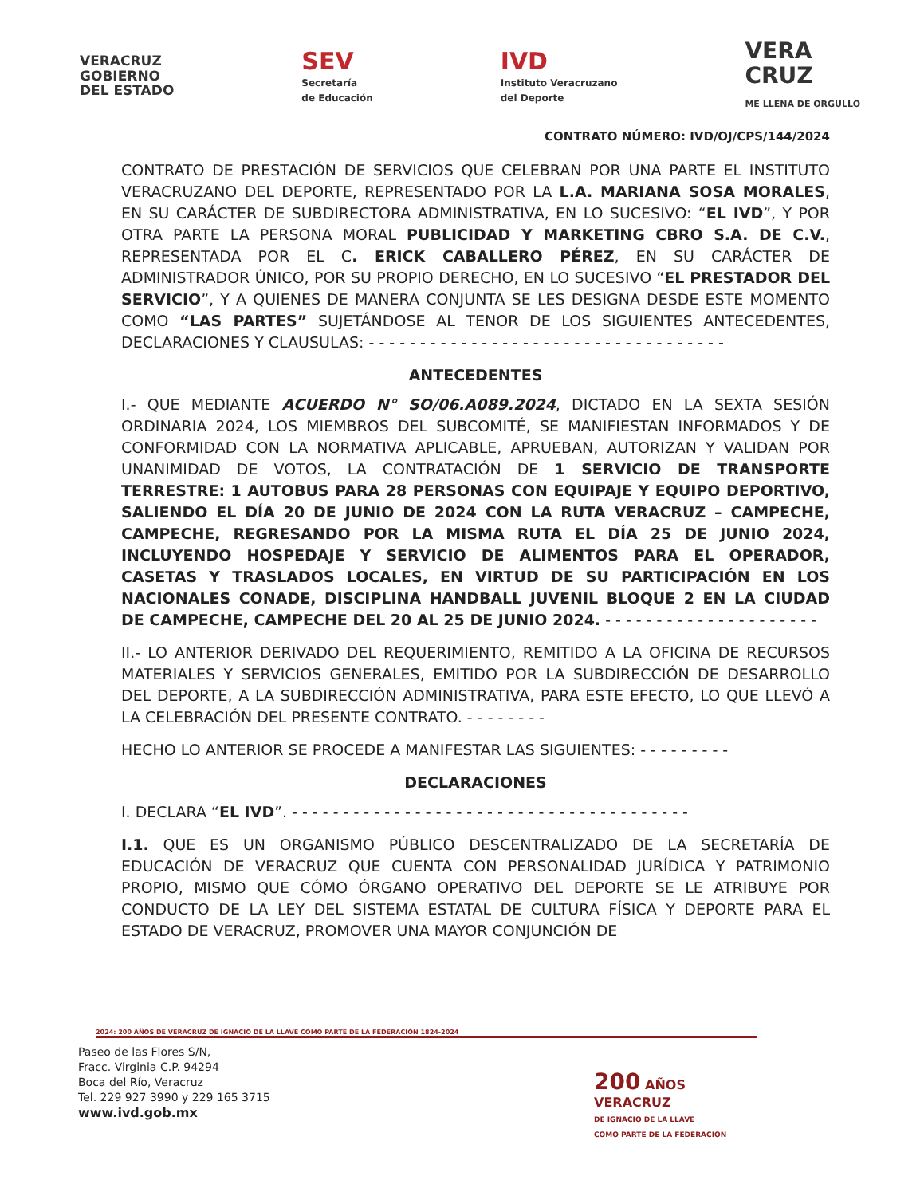VERACRUZ
GOBIERNO
DEL ESTADO
SEV
Secretaría
de Educación
IVD
Instituto Veracruzano
del Deporte
VERA
CRUZ
ME LLENA DE ORGULLO
CONTRATO NÚMERO: IVD/OJ/CPS/144/2024
CONTRATO DE PRESTACIÓN DE SERVICIOS QUE CELEBRAN POR UNA PARTE EL INSTITUTO VERACRUZANO DEL DEPORTE, REPRESENTADO POR LA L.A. MARIANA SOSA MORALES, EN SU CARÁCTER DE SUBDIRECTORA ADMINISTRATIVA, EN LO SUCESIVO: “EL IVD”, Y POR OTRA PARTE LA PERSONA MORAL PUBLICIDAD Y MARKETING CBRO S.A. DE C.V., REPRESENTADA POR EL C. ERICK CABALLERO PÉREZ, EN SU CARÁCTER DE ADMINISTRADOR ÚNICO, POR SU PROPIO DERECHO, EN LO SUCESIVO “EL PRESTADOR DEL SERVICIO”, Y A QUIENES DE MANERA CONJUNTA SE LES DESIGNA DESDE ESTE MOMENTO COMO “LAS PARTES” SUJETÁNDOSE AL TENOR DE LOS SIGUIENTES ANTECEDENTES, DECLARACIONES Y CLAUSULAS: - - - - - - - - - - - - - - - - - - - - - - - - - - - - - - - - - - -
ANTECEDENTES
I.- QUE MEDIANTE ACUERDO N° SO/06.A089.2024, DICTADO EN LA SEXTA SESIÓN ORDINARIA 2024, LOS MIEMBROS DEL SUBCOMITÉ, SE MANIFIESTAN INFORMADOS Y DE CONFORMIDAD CON LA NORMATIVA APLICABLE, APRUEBAN, AUTORIZAN Y VALIDAN POR UNANIMIDAD DE VOTOS, LA CONTRATACIÓN DE 1 SERVICIO DE TRANSPORTE TERRESTRE: 1 AUTOBUS PARA 28 PERSONAS CON EQUIPAJE Y EQUIPO DEPORTIVO, SALIENDO EL DÍA 20 DE JUNIO DE 2024 CON LA RUTA VERACRUZ – CAMPECHE, CAMPECHE, REGRESANDO POR LA MISMA RUTA EL DÍA 25 DE JUNIO 2024, INCLUYENDO HOSPEDAJE Y SERVICIO DE ALIMENTOS PARA EL OPERADOR, CASETAS Y TRASLADOS LOCALES, EN VIRTUD DE SU PARTICIPACIÓN EN LOS NACIONALES CONADE, DISCIPLINA HANDBALL JUVENIL BLOQUE 2 EN LA CIUDAD DE CAMPECHE, CAMPECHE DEL 20 AL 25 DE JUNIO 2024. - - - - - - - - - - - - - - - - - - - - -
II.- LO ANTERIOR DERIVADO DEL REQUERIMIENTO, REMITIDO A LA OFICINA DE RECURSOS MATERIALES Y SERVICIOS GENERALES, EMITIDO POR LA SUBDIRECCIÓN DE DESARROLLO DEL DEPORTE, A LA SUBDIRECCIÓN ADMINISTRATIVA, PARA ESTE EFECTO, LO QUE LLEVÓ A LA CELEBRACIÓN DEL PRESENTE CONTRATO. - - - - - - - -
HECHO LO ANTERIOR SE PROCEDE A MANIFESTAR LAS SIGUIENTES: - - - - - - - - -
DECLARACIONES
I. DECLARA “EL IVD”. - - - - - - - - - - - - - - - - - - - - - - - - - - - - - - - - - - - - - - -
I.1. QUE ES UN ORGANISMO PÚBLICO DESCENTRALIZADO DE LA SECRETARÍA DE EDUCACIÓN DE VERACRUZ QUE CUENTA CON PERSONALIDAD JURÍDICA Y PATRIMONIO PROPIO, MISMO QUE CÓMO ÓRGANO OPERATIVO DEL DEPORTE SE LE ATRIBUYE POR CONDUCTO DE LA LEY DEL SISTEMA ESTATAL DE CULTURA FÍSICA Y DEPORTE PARA EL ESTADO DE VERACRUZ, PROMOVER UNA MAYOR CONJUNCIÓN DE
2024: 200 AÑOS DE VERACRUZ DE IGNACIO DE LA LLAVE COMO PARTE DE LA FEDERACIÓN 1824-2024
Paseo de las Flores S/N,
Fracc. Virginia C.P. 94294
Boca del Río, Veracruz
Tel. 229 927 3990 y 229 165 3715
www.ivd.gob.mx
200 AÑOS
VERACRUZ
DE IGNACIO DE LA LLAVE
COMO PARTE DE LA FEDERACIÓN